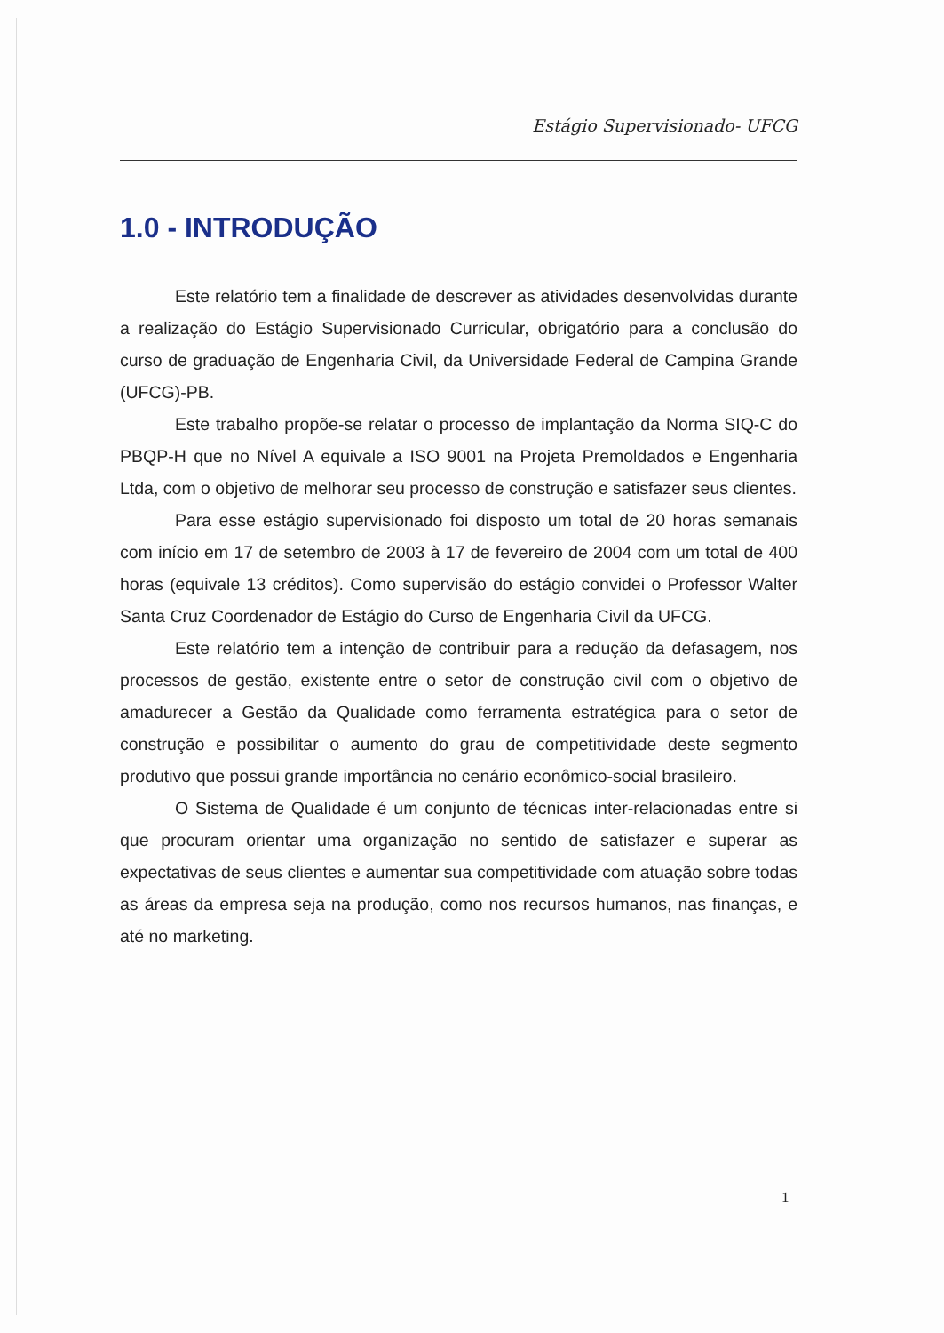Estágio Supervisionado- UFCG
1.0 - INTRODUÇÃO
Este relatório tem a finalidade de descrever as atividades desenvolvidas durante a realização do Estágio Supervisionado Curricular, obrigatório para a conclusão do curso de graduação de Engenharia Civil, da Universidade Federal de Campina Grande (UFCG)-PB.
Este trabalho propõe-se relatar o processo de implantação da Norma SIQ-C do PBQP-H que no Nível A equivale a ISO 9001 na Projeta Premoldados e Engenharia Ltda, com o objetivo de melhorar seu processo de construção e satisfazer seus clientes.
Para esse estágio supervisionado foi disposto um total de 20 horas semanais com início em 17 de setembro de 2003 à 17 de fevereiro de 2004 com um total de 400 horas (equivale 13 créditos). Como supervisão do estágio convidei o Professor Walter Santa Cruz Coordenador de Estágio do Curso de Engenharia Civil da UFCG.
Este relatório tem a intenção de contribuir para a redução da defasagem, nos processos de gestão, existente entre o setor de construção civil com o objetivo de amadurecer a Gestão da Qualidade como ferramenta estratégica para o setor de construção e possibilitar o aumento do grau de competitividade deste segmento produtivo que possui grande importância no cenário econômico-social brasileiro.
O Sistema de Qualidade é um conjunto de técnicas inter-relacionadas entre si que procuram orientar uma organização no sentido de satisfazer e superar as expectativas de seus clientes e aumentar sua competitividade com atuação sobre todas as áreas da empresa seja na produção, como nos recursos humanos, nas finanças, e até no marketing.
1